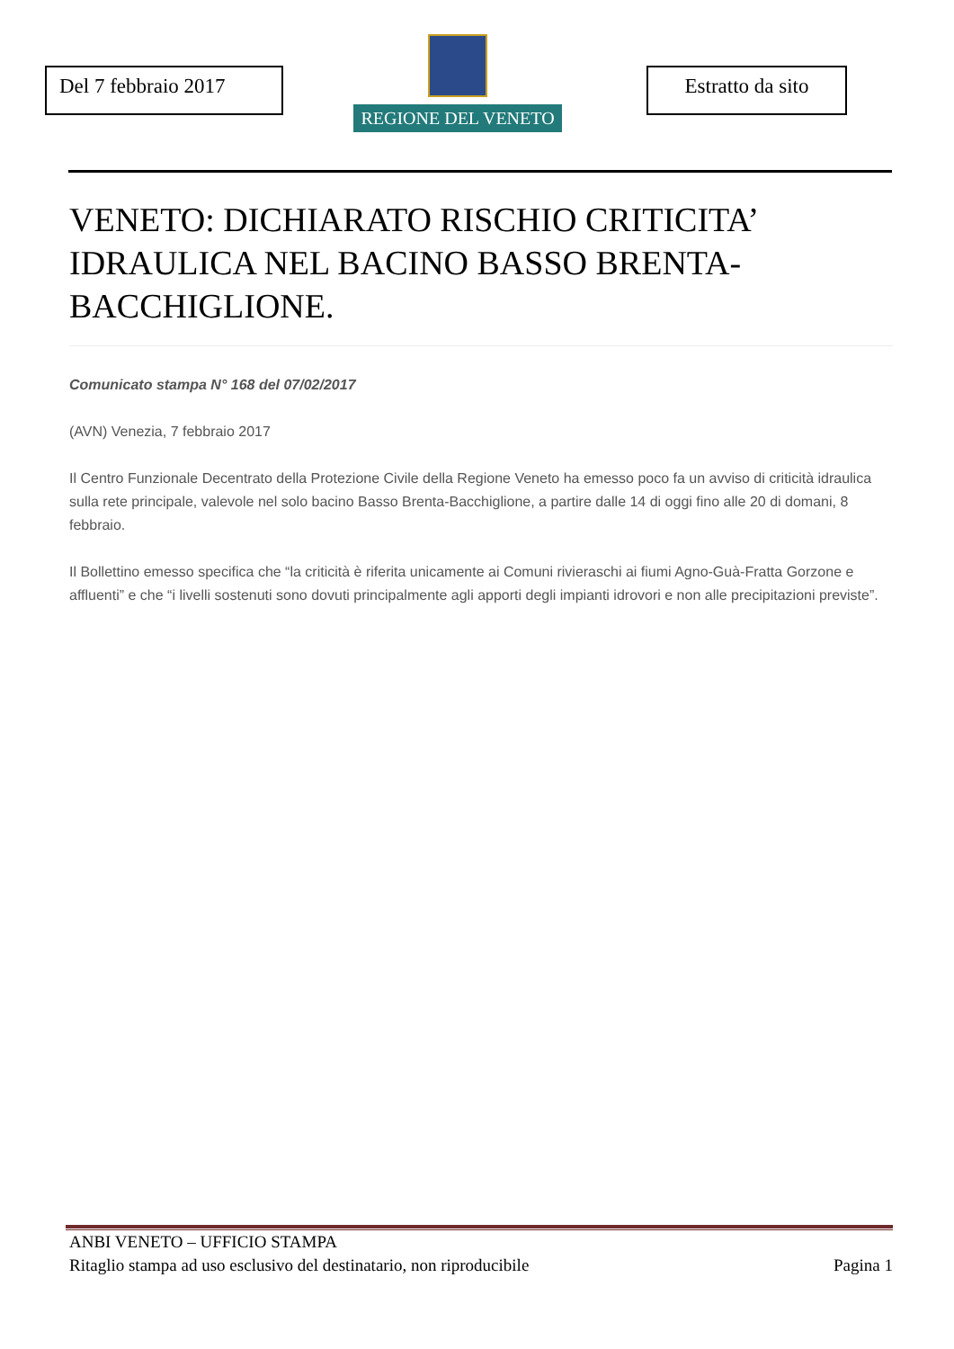Del 7 febbraio 2017
REGIONE DEL VENETO
Estratto da sito
VENETO: DICHIARATO RISCHIO CRITICITA’ IDRAULICA NEL BACINO BASSO BRENTA-BACCHIGLIONE.
Comunicato stampa N° 168 del 07/02/2017
(AVN) Venezia, 7 febbraio 2017
Il Centro Funzionale Decentrato della Protezione Civile della Regione Veneto ha emesso poco fa un avviso di criticità idraulica sulla rete principale, valevole nel solo bacino Basso Brenta-Bacchiglione, a partire dalle 14 di oggi fino alle 20 di domani, 8 febbraio.
Il Bollettino emesso specifica che “la criticità è riferita unicamente ai Comuni rivieraschi ai fiumi Agno-Guà-Fratta Gorzone e affluenti” e che “i livelli sostenuti sono dovuti principalmente agli apporti degli impianti idrovori e non alle precipitazioni previste”.
ANBI VENETO – UFFICIO STAMPA
Ritaglio stampa ad uso esclusivo del destinatario, non riproducibile Pagina 1